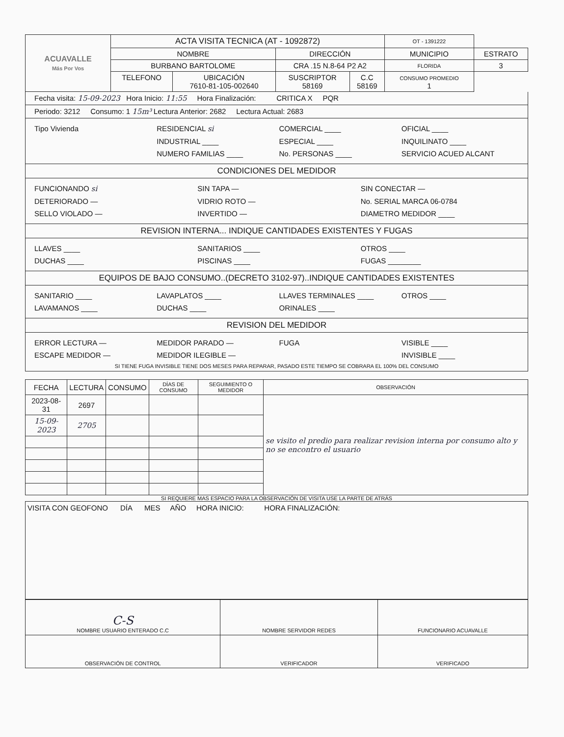| ACUAVALLE Más Por Vos | ACTA VISITA TECNICA (AT - 1092872) | | | | OT - 1391222 | |
| | NOMBRE | | DIRECCIÓN | | MUNICIPIO | ESTRATO |
| | BURBANO BARTOLOME | | CRA .15 N.8-64 P2 A2 | | FLORIDA | 3 |
| | TELEFONO | UBICACIÓN 7610-81-105-002640 | SUSCRIPTOR 58169 | C.C 58169 | CONSUMO PROMEDIO 1 | |
Fecha visita: 15-09-2023 Hora Inicio: 11:55 Hora Finalización: CRITICA X PQR
Periodo: 3212 Consumo: 1 15m³ Lectura Anterior: 2682 Lectura Actual: 2683
Tipo Vivienda RESIDENCIAL si COMERCIAL ____ OFICIAL ____
INDUSTRIAL ____ ESPECIAL ____ INQUILINATO ____
NUMERO FAMILIAS ____ No. PERSONAS ____ SERVICIO ACUED ALCANT
CONDICIONES DEL MEDIDOR
FUNCIONANDO si SIN TAPA — SIN CONECTAR —
DETERIORADO — VIDRIO ROTO — No. SERIAL MARCA 06-0784
SELLO VIOLADO — INVERTIDO — DIAMETRO MEDIDOR ____
REVISION INTERNA... INDIQUE CANTIDADES EXISTENTES Y FUGAS
LLAVES ____ SANITARIOS ____ OTROS ____
DUCHAS ____ PISCINAS ____ FUGAS ________
EQUIPOS DE BAJO CONSUMO..(DECRETO 3102-97)..INDIQUE CANTIDADES EXISTENTES
SANITARIO ____ LAVAPLATOS ____ LLAVES TERMINALES ____ OTROS ____
LAVAMANOS ____ DUCHAS ____ ORINALES ____
REVISION DEL MEDIDOR
ERROR LECTURA — MEDIDOR PARADO — FUGA VISIBLE ____
ESCAPE MEDIDOR — MEDIDOR ILEGIBLE — INVISIBLE ____
SI TIENE FUGA INVISIBLE TIENE DOS MESES PARA REPARAR, PASADO ESTE TIEMPO SE COBRARA EL 100% DEL CONSUMO
| FECHA | LECTURA | CONSUMO | DÍAS DE CONSUMO | SEGUIMIENTO O MEDIDOR | OBSERVACIÓN |
| --- | --- | --- | --- | --- | --- |
| 2023-08-31 | 2697 | | | | se visito el predio para realizar revision interna por consumo alto y no se encontro el usuario |
| 15-09-2023 | 2705 | | | | |
SI REQUIERE MAS ESPACIO PARA LA OBSERVACIÓN DE VISITA USE LA PARTE DE ATRÁS
VISITA CON GEOFONO DÍA MES AÑO HORA INICIO: HORA FINALIZACIÓN:
| C-S NOMBRE USUARIO ENTERADO C.C | NOMBRE SERVIDOR REDES | FUNCIONARIO ACUAVALLE |
| OBSERVACIÓN DE CONTROL | VERIFICADOR | VERIFICADO |